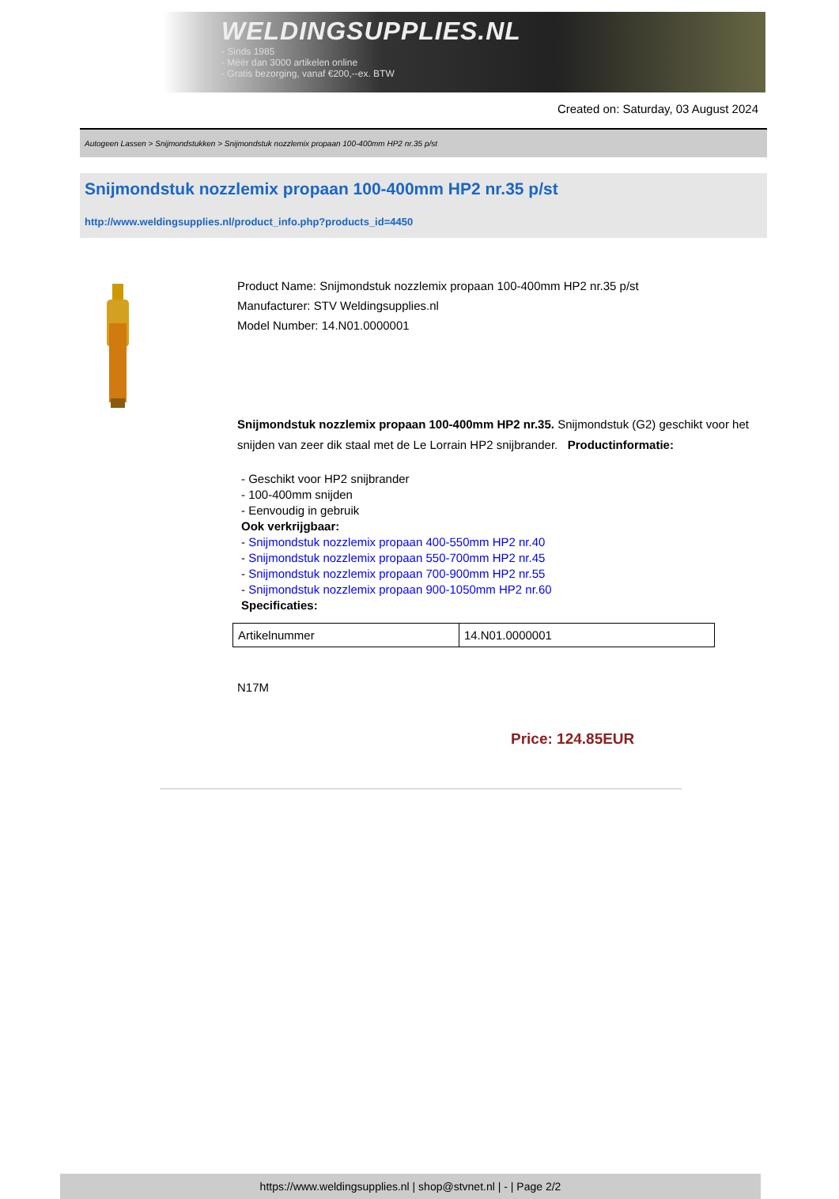WELDINGSUPPLIES.NL
- Sinds 1985
- Méér dan 3000 artikelen online
- Gratis bezorging, vanaf €200,--ex. BTW
Created on: Saturday, 03 August 2024
Autogeen Lassen > Snijmondstukken > Snijmondstuk nozzlemix propaan 100-400mm HP2 nr.35 p/st
Snijmondstuk nozzlemix propaan 100-400mm HP2 nr.35 p/st
http://www.weldingsupplies.nl/product_info.php?products_id=4450
Product Name: Snijmondstuk nozzlemix propaan 100-400mm HP2 nr.35 p/st
Manufacturer: STV Weldingsupplies.nl
Model Number: 14.N01.0000001
Snijmondstuk nozzlemix propaan 100-400mm HP2 nr.35. Snijmondstuk (G2) geschikt voor het snijden van zeer dik staal met de Le Lorrain HP2 snijbrander. Productinformatie:
- Geschikt voor HP2 snijbrander
- 100-400mm snijden
- Eenvoudig in gebruik
Ook verkrijgbaar:
- Snijmondstuk nozzlemix propaan 400-550mm HP2 nr.40
- Snijmondstuk nozzlemix propaan 550-700mm HP2 nr.45
- Snijmondstuk nozzlemix propaan 700-900mm HP2 nr.55
- Snijmondstuk nozzlemix propaan 900-1050mm HP2 nr.60
Specificaties:
| Artikelnummer | 14.N01.0000001 |
N17M
Price: 124.85EUR
https://www.weldingsupplies.nl | shop@stvnet.nl | - | Page 2/2